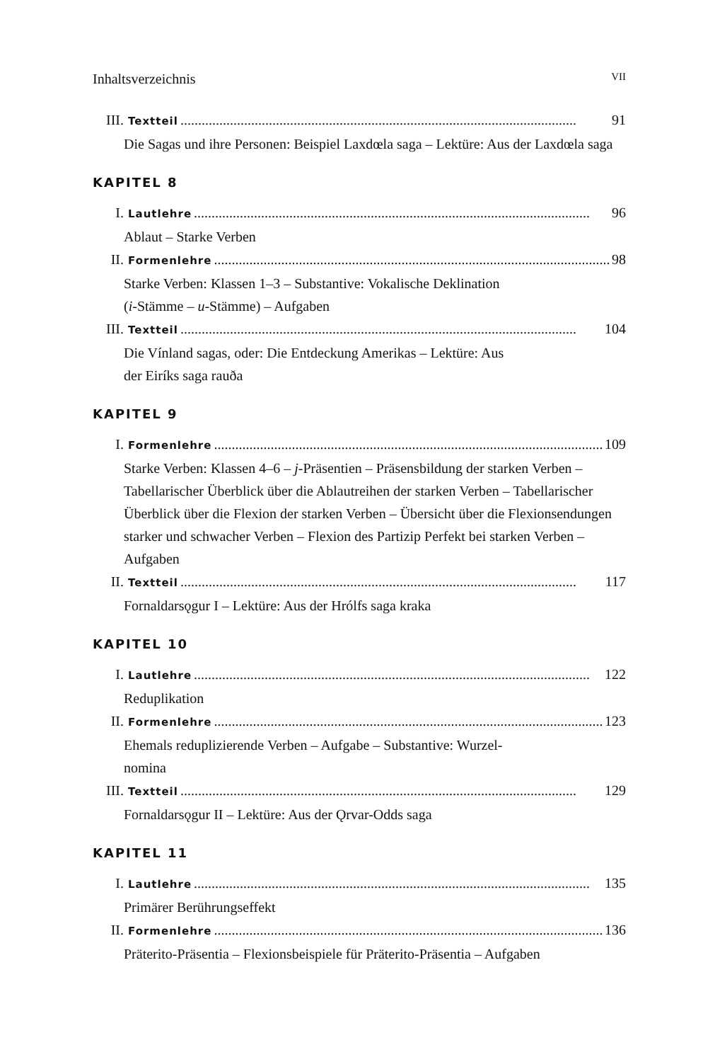Inhaltsverzeichnis VII
III. Textteil................................................................................................................ 91
Die Sagas und ihre Personen: Beispiel Laxdœla saga – Lektüre: Aus der Laxdœla saga
KAPITEL 8
I. Lautlehre................................................................................................................ 96
Ablaut – Starke Verben
II. Formenlehre................................................................................................................ 98
Starke Verben: Klassen 1–3 – Substantive: Vokalische Deklination
(i-Stämme – u-Stämme) – Aufgaben
III. Textteil................................................................................................................ 104
Die Vínland sagas, oder: Die Entdeckung Amerikas – Lektüre: Aus
der Eiríks saga rauða
KAPITEL 9
I. Formenlehre................................................................................................................ 109
Starke Verben: Klassen 4–6 – j-Präsentien – Präsensbildung der starken Verben – Tabellarischer Überblick über die Ablautreihen der starken Verben – Tabellarischer Überblick über die Flexion der starken Verben – Übersicht über die Flexionsendungen starker und schwacher Verben – Flexion des Partizip Perfekt bei starken Verben – Aufgaben
II. Textteil................................................................................................................ 117
Fornaldarsǫgur I – Lektüre: Aus der Hrólfs saga kraka
KAPITEL 10
I. Lautlehre................................................................................................................ 122
Reduplikation
II. Formenlehre................................................................................................................ 123
Ehemals reduplizierende Verben – Aufgabe – Substantive: Wurzel-
nomina
III. Textteil................................................................................................................ 129
Fornaldarsǫgur II – Lektüre: Aus der Ǫrvar-Odds saga
KAPITEL 11
I. Lautlehre................................................................................................................ 135
Primärer Berührungseffekt
II. Formenlehre................................................................................................................ 136
Präterito-Präsentia – Flexionsbeispiele für Präterito-Präsentia – Aufgaben